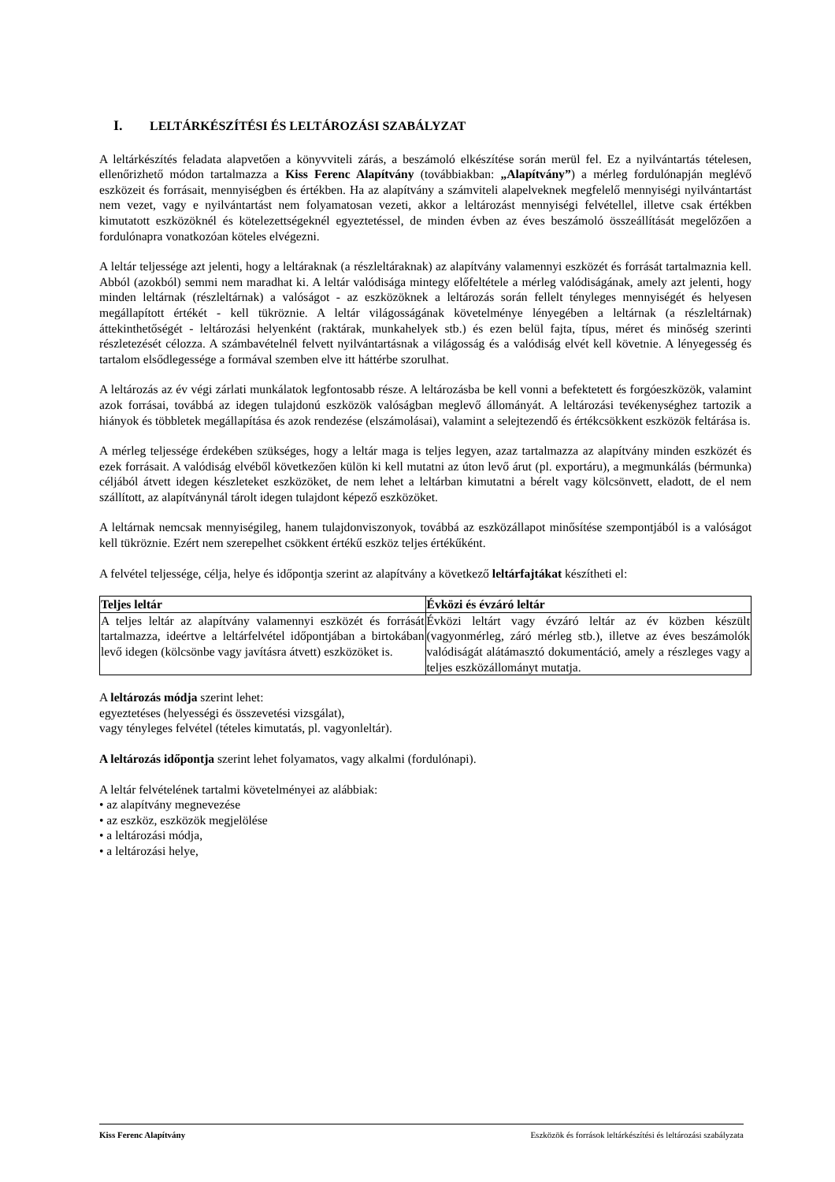I. LELTÁRKÉSZÍTÉSI ÉS LELTÁROZÁSI SZABÁLYZAT
A leltárkészítés feladata alapvetően a könyvviteli zárás, a beszámoló elkészítése során merül fel. Ez a nyilvántartás tételesen, ellenőrizhető módon tartalmazza a Kiss Ferenc Alapítvány (továbbiakban: „Alapítvány”) a mérleg fordulónapján meglévő eszközeit és forrásait, mennyiségben és értékben. Ha az alapítvány a számviteli alapelveknek megfelelő mennyiségi nyilvántartást nem vezet, vagy e nyilvántartást nem folyamatosan vezeti, akkor a leltározást mennyiségi felvétellel, illetve csak értékben kimutatott eszközöknél és kötelezettségeknél egyeztetéssel, de minden évben az éves beszámoló összeállítását megelőzően a fordulónapra vonatkozóan köteles elvégezni.
A leltár teljessége azt jelenti, hogy a leltáraknak (a részleltáraknak) az alapítvány valamennyi eszközét és forrását tartalmaznia kell. Abból (azokból) semmi nem maradhat ki. A leltár valódisága mintegy előfeltétele a mérleg valódiságának, amely azt jelenti, hogy minden leltárnak (részleltárnak) a valóságot - az eszközöknek a leltározás során fellelt tényleges mennyiségét és helyesen megállapított értékét - kell tükröznie. A leltár világosságának követelménye lényegében a leltárnak (a részleltárnak) áttekinthetőségét - leltározási helyenként (raktárak, munkahelyek stb.) és ezen belül fajta, típus, méret és minőség szerinti részletezését célozza. A számbavételnél felvett nyilvántartásnak a világosság és a valódiság elvét kell követnie. A lényegesség és tartalom elsődlegessége a formával szemben elve itt háttérbe szorulhat.
A leltározás az év végi zárlati munkálatok legfontosabb része. A leltározásba be kell vonni a befektetett és forgóeszközök, valamint azok forrásai, továbbá az idegen tulajdonú eszközök valóságban meglevő állományát. A leltározási tevékenységhez tartozik a hiányok és többletek megállapítása és azok rendezése (elszámolásai), valamint a selejtezendő és értékcsökkent eszközök feltárása is.
A mérleg teljessége érdekében szükséges, hogy a leltár maga is teljes legyen, azaz tartalmazza az alapítvány minden eszközét és ezek forrásait. A valódiság elvéből következően külön ki kell mutatni az úton levő árut (pl. exportáru), a megmunkálás (bérmunka) céljából átvett idegen készleteket eszközöket, de nem lehet a leltárban kimutatni a bérelt vagy kölcsönvett, eladott, de el nem szállított, az alapítványnál tárolt idegen tulajdont képező eszközöket.
A leltárnak nemcsak mennyiségileg, hanem tulajdonviszonyok, továbbá az eszközállapot minősítése szempontjából is a valóságot kell tükröznie. Ezért nem szerepelhet csökkent értékű eszköz teljes értékűként.
A felvétel teljessége, célja, helye és időpontja szerint az alapítvány a következő leltárfajtákat készítheti el:
| Teljes leltár | Évközi és évzáró leltár |
| --- | --- |
| A teljes leltár az alapítvány valamennyi eszközét és forrását tartalmazza, ideértve a leltárfelvétel időpontjában a birtokában levő idegen (kölcsönbe vagy javításra átvett) eszközöket is. | Évközi leltárt vagy évzáró leltár az év közben készült (vagyonmérleg, záró mérleg stb.), illetve az éves beszámolók valódiságát alátámasztó dokumentáció, amely a részleges vagy a teljes eszközállományt mutatja. |
A leltározás módja szerint lehet:
egyeztetéses (helyességi és összevetési vizsgálat),
vagy tényleges felvétel (tételes kimutatás, pl. vagyonleltár).
A leltározás időpontja szerint lehet folyamatos, vagy alkalmi (fordulónapi).
A leltár felvételének tartalmi követelményei az alábbiak:
• az alapítvány megnevezése
• az eszköz, eszközök megjelölése
• a leltározási módja,
• a leltározási helye,
Kiss Ferenc Alapítvány Eszközök és források leltárkészítési és leltározási szabályzata